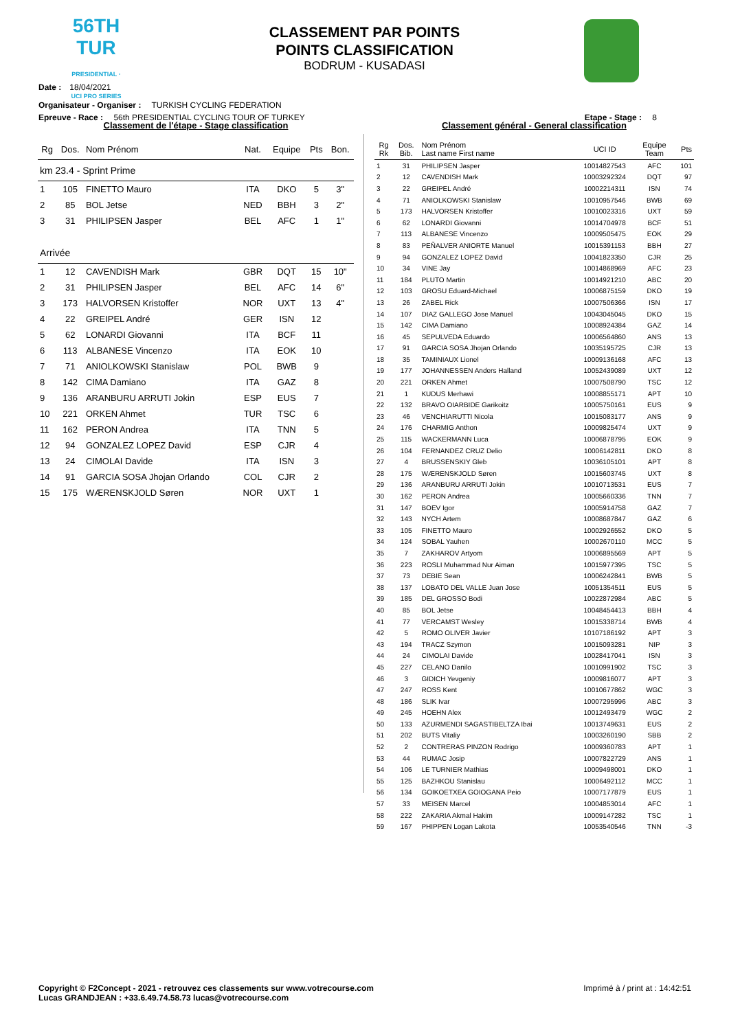56TH
TUR
PRESIDENTIAL · UCI PRO SERIES
CLASSEMENT PAR POINTS
POINTS CLASSIFICATION
BODRUM - KUSADASI
Date : 18/04/2021
Organisateur - Organiser : TURKISH CYCLING FEDERATION
Epreuve - Race : 56th PRESIDENTIAL CYCLING TOUR OF TURKEY Etape - Stage : 8
Classement de l'étape - Stage classification
| Rg | Dos. | Nom Prénom | Nat. | Equipe | Pts | Bon. |
| --- | --- | --- | --- | --- | --- | --- |
| km 23.4 - Sprint Prime | | | | | | |
| 1 | 105 | FINETTO Mauro | ITA | DKO | 5 | 3" |
| 2 | 85 | BOL Jetse | NED | BBH | 3 | 2" |
| 3 | 31 | PHILIPSEN Jasper | BEL | AFC | 1 | 1" |
| Arrivée | | | | | | |
| 1 | 12 | CAVENDISH Mark | GBR | DQT | 15 | 10" |
| 2 | 31 | PHILIPSEN Jasper | BEL | AFC | 14 | 6" |
| 3 | 173 | HALVORSEN Kristoffer | NOR | UXT | 13 | 4" |
| 4 | 22 | GREIPEL André | GER | ISN | 12 | |
| 5 | 62 | LONARDI Giovanni | ITA | BCF | 11 | |
| 6 | 113 | ALBANESE Vincenzo | ITA | EOK | 10 | |
| 7 | 71 | ANIOLKOWSKI Stanislaw | POL | BWB | 9 | |
| 8 | 142 | CIMA Damiano | ITA | GAZ | 8 | |
| 9 | 136 | ARANBURU ARRUTI Jokin | ESP | EUS | 7 | |
| 10 | 221 | ORKEN Ahmet | TUR | TSC | 6 | |
| 11 | 162 | PERON Andrea | ITA | TNN | 5 | |
| 12 | 94 | GONZALEZ LOPEZ David | ESP | CJR | 4 | |
| 13 | 24 | CIMOLAI Davide | ITA | ISN | 3 | |
| 14 | 91 | GARCIA SOSA Jhojan Orlando | COL | CJR | 2 | |
| 15 | 175 | WÆRENSKJOLD Søren | NOR | UXT | 1 | |
Classement général - General classification
| Rg Rk | Dos. Bib. | Nom Prénom Last name First name | UCI ID | Equipe Team | Pts |
| --- | --- | --- | --- | --- | --- |
| 1 | 31 | PHILIPSEN Jasper | 10014827543 | AFC | 101 |
| 2 | 12 | CAVENDISH Mark | 10003292324 | DQT | 97 |
| 3 | 22 | GREIPEL André | 10002214311 | ISN | 74 |
| 4 | 71 | ANIOLKOWSKI Stanislaw | 10010957546 | BWB | 69 |
| 5 | 173 | HALVORSEN Kristoffer | 10010023316 | UXT | 59 |
| 6 | 62 | LONARDI Giovanni | 10014704978 | BCF | 51 |
| 7 | 113 | ALBANESE Vincenzo | 10009505475 | EOK | 29 |
| 8 | 83 | PEÑALVER ANIORTE Manuel | 10015391153 | BBH | 27 |
| 9 | 94 | GONZALEZ LOPEZ David | 10041823350 | CJR | 25 |
| 10 | 34 | VINE Jay | 10014868969 | AFC | 23 |
| 11 | 184 | PLUTO Martin | 10014921210 | ABC | 20 |
| 12 | 103 | GROSU Eduard-Michael | 10006875159 | DKO | 19 |
| 13 | 26 | ZABEL Rick | 10007506366 | ISN | 17 |
| 14 | 107 | DIAZ GALLEGO Jose Manuel | 10043045045 | DKO | 15 |
| 15 | 142 | CIMA Damiano | 10008924384 | GAZ | 14 |
| 16 | 45 | SEPULVEDA Eduardo | 10006564860 | ANS | 13 |
| 17 | 91 | GARCIA SOSA Jhojan Orlando | 10035195725 | CJR | 13 |
| 18 | 35 | TAMINIAUX Lionel | 10009136168 | AFC | 13 |
| 19 | 177 | JOHANNESSEN Anders Halland | 10052439089 | UXT | 12 |
| 20 | 221 | ORKEN Ahmet | 10007508790 | TSC | 12 |
| 21 | 1 | KUDUS Merhawi | 10008855171 | APT | 10 |
| 22 | 132 | BRAVO OIARBIDE Garikoitz | 10005750161 | EUS | 9 |
| 23 | 46 | VENCHIARUTTI Nicola | 10015083177 | ANS | 9 |
| 24 | 176 | CHARMIG Anthon | 10009825474 | UXT | 9 |
| 25 | 115 | WACKERMANN Luca | 10006878795 | EOK | 9 |
| 26 | 104 | FERNANDEZ CRUZ Delio | 10006142811 | DKO | 8 |
| 27 | 4 | BRUSSENSKIY Gleb | 10036105101 | APT | 8 |
| 28 | 175 | WÆRENSKJOLD Søren | 10015603745 | UXT | 8 |
| 29 | 136 | ARANBURU ARRUTI Jokin | 10010713531 | EUS | 7 |
| 30 | 162 | PERON Andrea | 10005660336 | TNN | 7 |
| 31 | 147 | BOEV Igor | 10005914758 | GAZ | 7 |
| 32 | 143 | NYCH Artem | 10008687847 | GAZ | 6 |
| 33 | 105 | FINETTO Mauro | 10002926552 | DKO | 5 |
| 34 | 124 | SOBAL Yauhen | 10002670110 | MCC | 5 |
| 35 | 7 | ZAKHAROV Artyom | 10006895569 | APT | 5 |
| 36 | 223 | ROSLI Muhammad Nur Aiman | 10015977395 | TSC | 5 |
| 37 | 73 | DEBIE Sean | 10006242841 | BWB | 5 |
| 38 | 137 | LOBATO DEL VALLE Juan Jose | 10051354511 | EUS | 5 |
| 39 | 185 | DEL GROSSO Bodi | 10022872984 | ABC | 5 |
| 40 | 85 | BOL Jetse | 10048454413 | BBH | 4 |
| 41 | 77 | VERCAMST Wesley | 10015338714 | BWB | 4 |
| 42 | 5 | ROMO OLIVER Javier | 10107186192 | APT | 3 |
| 43 | 194 | TRACZ Szymon | 10015093281 | NIP | 3 |
| 44 | 24 | CIMOLAI Davide | 10028417041 | ISN | 3 |
| 45 | 227 | CELANO Danilo | 10010991902 | TSC | 3 |
| 46 | 3 | GIDICH Yevgeniy | 10009816077 | APT | 3 |
| 47 | 247 | ROSS Kent | 10010677862 | WGC | 3 |
| 48 | 186 | SLIK Ivar | 10007295996 | ABC | 3 |
| 49 | 245 | HOEHN Alex | 10012493479 | WGC | 2 |
| 50 | 133 | AZURMENDI SAGASTIBELTZA Ibai | 10013749631 | EUS | 2 |
| 51 | 202 | BUTS Vitaliy | 10003260190 | SBB | 2 |
| 52 | 2 | CONTRERAS PINZON Rodrigo | 10009360783 | APT | 1 |
| 53 | 44 | RUMAC Josip | 10007822729 | ANS | 1 |
| 54 | 106 | LE TURNIER Mathias | 10009498001 | DKO | 1 |
| 55 | 125 | BAZHKOU Stanislau | 10006492112 | MCC | 1 |
| 56 | 134 | GOIKOETXEA GOIOGANA Peio | 10007177879 | EUS | 1 |
| 57 | 33 | MEISEN Marcel | 10004853014 | AFC | 1 |
| 58 | 222 | ZAKARIA Akmal Hakim | 10009147282 | TSC | 1 |
| 59 | 167 | PHIPPEN Logan Lakota | 10053540546 | TNN | -3 |
Imprimé à / print at : 14:42:51 Copyright © F2Concept - 2021 - retrouvez ces classements sur www.votrecourse.com
Lucas GRANDJEAN : +33.6.49.74.58.73 lucas@votrecourse.com